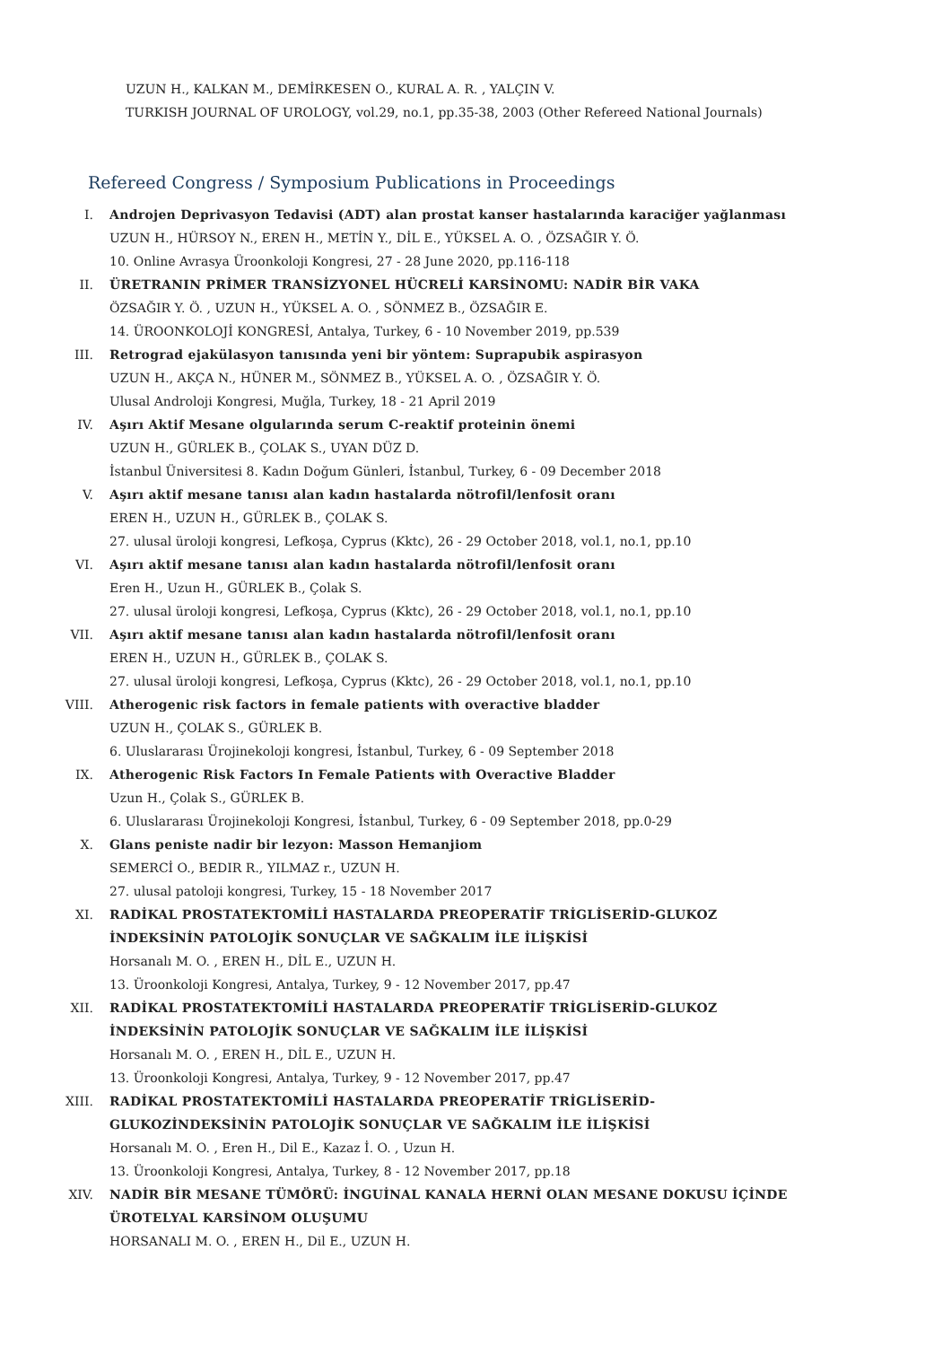UZUN H., KALKAN M., DEMİRKESEN O., KURAL A. R. , YALÇIN V.
TURKISH JOURNAL OF UROLOGY, vol.29, no.1, pp.35-38, 2003 (Other Refereed National Journals)
Refereed Congress / Symposium Publications in Proceedings
I. Androjen Deprivasyon Tedavisi (ADT) alan prostat kanser hastalarında karaciğer yağlanması
UZUN H., HÜRSOY N., EREN H., METİN Y., DİL E., YÜKSEL A. O. , ÖZSAĞIR Y. Ö.
10. Online Avrasya Üroonkoloji Kongresi, 27 - 28 June 2020, pp.116-118
II. ÜRETRANIN PRİMER TRANSİZYONEL HÜCRELİ KARSİNOMU: NADİR BİR VAKA
ÖZSAĞIR Y. Ö. , UZUN H., YÜKSEL A. O. , SÖNMEZ B., ÖZSAĞIR E.
14. ÜROONKOLOJİ KONGRESİ, Antalya, Turkey, 6 - 10 November 2019, pp.539
III. Retrograd ejakülasyon tanısında yeni bir yöntem: Suprapubik aspirasyon
UZUN H., AKÇA N., HÜNER M., SÖNMEZ B., YÜKSEL A. O. , ÖZSAĞIR Y. Ö.
Ulusal Androloji Kongresi, Muğla, Turkey, 18 - 21 April 2019
IV. Aşırı Aktif Mesane olgularında serum C-reaktif proteinin önemi
UZUN H., GÜRLEK B., ÇOLAK S., UYAN DÜZ D.
İstanbul Üniversitesi 8. Kadın Doğum Günleri, İstanbul, Turkey, 6 - 09 December 2018
V. Aşırı aktif mesane tanısı alan kadın hastalarda nötrofil/lenfosit oranı
EREN H., UZUN H., GÜRLEK B., ÇOLAK S.
27. ulusal üroloji kongresi, Lefkoşa, Cyprus (Kktc), 26 - 29 October 2018, vol.1, no.1, pp.10
VI. Aşırı aktif mesane tanısı alan kadın hastalarda nötrofil/lenfosit oranı
Eren H., Uzun H., GÜRLEK B., Çolak S.
27. ulusal üroloji kongresi, Lefkoşa, Cyprus (Kktc), 26 - 29 October 2018, vol.1, no.1, pp.10
VII. Aşırı aktif mesane tanısı alan kadın hastalarda nötrofil/lenfosit oranı
EREN H., UZUN H., GÜRLEK B., ÇOLAK S.
27. ulusal üroloji kongresi, Lefkoşa, Cyprus (Kktc), 26 - 29 October 2018, vol.1, no.1, pp.10
VIII. Atherogenic risk factors in female patients with overactive bladder
UZUN H., ÇOLAK S., GÜRLEK B.
6. Uluslararası Ürojinekoloji kongresi, İstanbul, Turkey, 6 - 09 September 2018
IX. Atherogenic Risk Factors In Female Patients with Overactive Bladder
Uzun H., Çolak S., GÜRLEK B.
6. Uluslararası Ürojinekoloji Kongresi, İstanbul, Turkey, 6 - 09 September 2018, pp.0-29
X. Glans peniste nadir bir lezyon: Masson Hemanjiom
SEMERCİ O., BEDIR R., YILMAZ r., UZUN H.
27. ulusal patoloji kongresi, Turkey, 15 - 18 November 2017
XI. RADİKAL PROSTATEKTOMİLİ HASTALARDA PREOPERATİF TRİGLİSERİD-GLUKOZ İNDEKSİNİN PATOLOJİK SONUÇLAR VE SAĞKALIM İLE İLİŞKİSİ
Horsanalı M. O. , EREN H., DİL E., UZUN H.
13. Üroonkoloji Kongresi, Antalya, Turkey, 9 - 12 November 2017, pp.47
XII. RADİKAL PROSTATEKTOMİLİ HASTALARDA PREOPERATİF TRİGLİSERİD-GLUKOZ İNDEKSİNİN PATOLOJİK SONUÇLAR VE SAĞKALIM İLE İLİŞKİSİ
Horsanalı M. O. , EREN H., DİL E., UZUN H.
13. Üroonkoloji Kongresi, Antalya, Turkey, 9 - 12 November 2017, pp.47
XIII. RADİKAL PROSTATEKTOMİLİ HASTALARDA PREOPERATİF TRİGLİSERİD-GLUKOZİNDEKSİNİN PATOLOJİK SONUÇLAR VE SAĞKALIM İLE İLİŞKİSİ
Horsanalı M. O. , Eren H., Dil E., Kazaz İ. O. , Uzun H.
13. Üroonkoloji Kongresi, Antalya, Turkey, 8 - 12 November 2017, pp.18
XIV. NADİR BİR MESANE TÜMÖRÜ: İNGUİNAL KANALA HERNİ OLAN MESANE DOKUSU İÇİNDE ÜROTELYAL KARSİNOM OLUŞUMU
HORSANALI M. O. , EREN H., Dil E., UZUN H.